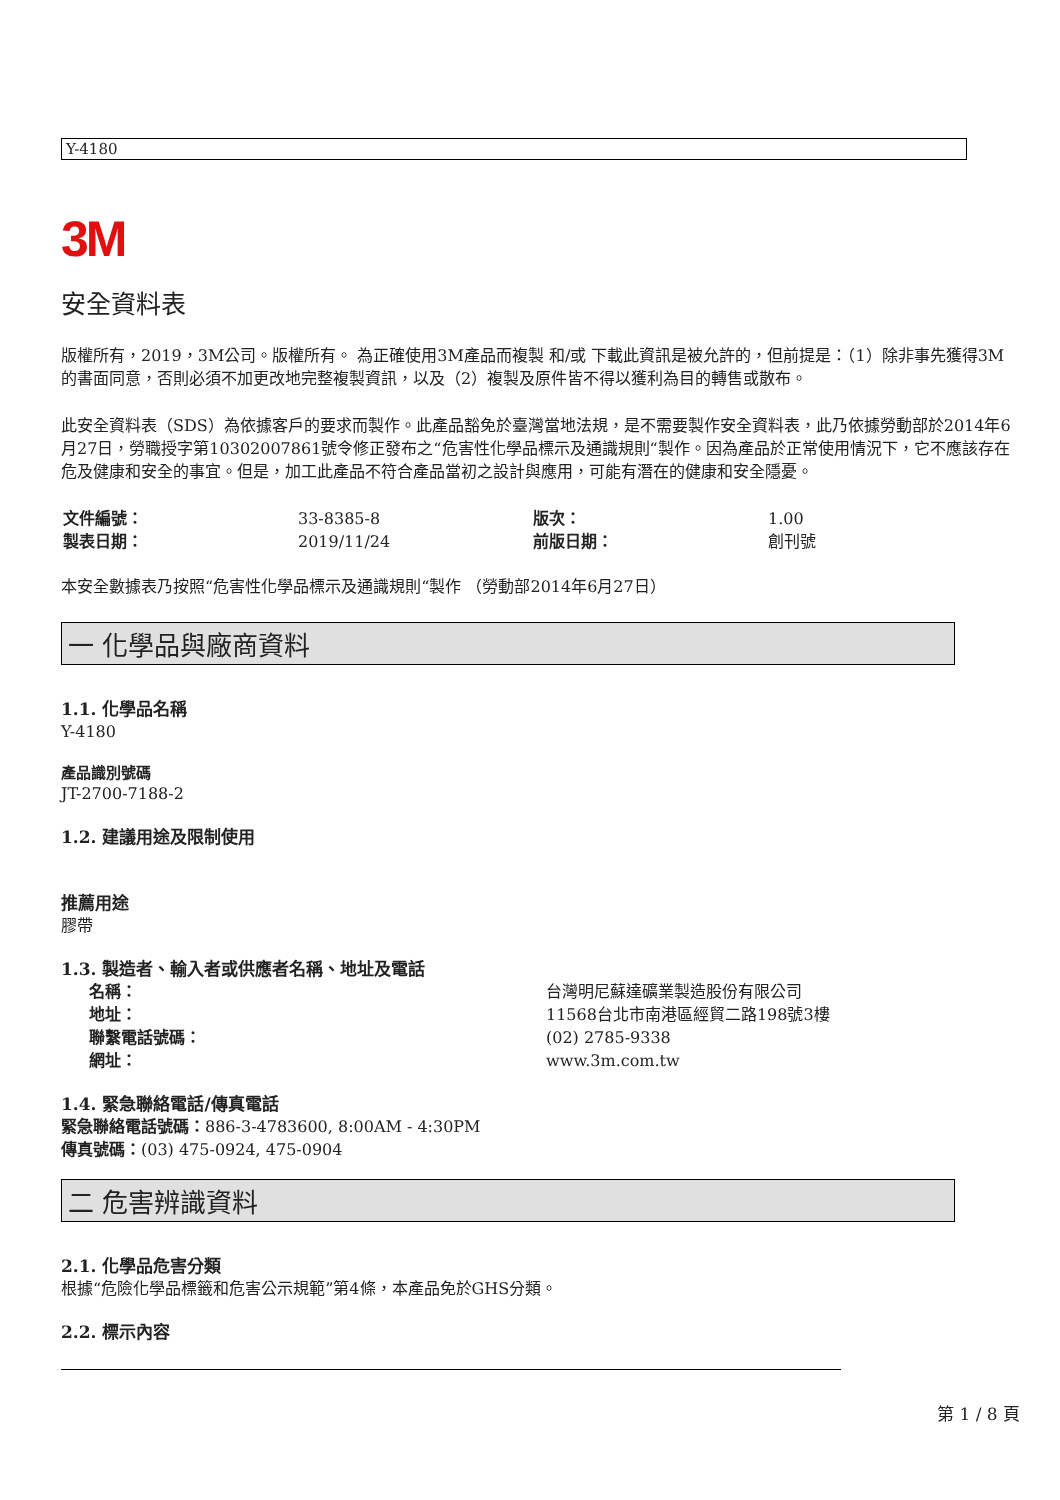Y-4180
3M
安全資料表
版權所有，2019，3M公司。版權所有。 為正確使用3M產品而複製 和/或 下載此資訊是被允許的，但前提是：（1）除非事先獲得3M的書面同意，否則必須不加更改地完整複製資訊，以及（2）複製及原件皆不得以獲利為目的轉售或散布。
此安全資料表（SDS）為依據客戶的要求而製作。此產品豁免於臺灣當地法規，是不需要製作安全資料表，此乃依據勞動部於2014年6月27日，勞職授字第10302007861號令修正發布之“危害性化學品標示及通識規則“製作。因為產品於正常使用情況下，它不應該存在危及健康和安全的事宜。但是，加工此產品不符合產品當初之設計與應用，可能有潛在的健康和安全隱憂。
| 文件編號： | 33-8385-8 | 版次： | 1.00 |
| 製表日期： | 2019/11/24 | 前版日期： | 創刊號 |
本安全數據表乃按照“危害性化學品標示及通識規則“製作 （勞動部2014年6月27日）
一 化學品與廠商資料
1.1. 化學品名稱
Y-4180
產品識別號碼
JT-2700-7188-2
1.2. 建議用途及限制使用
推薦用途
膠帶
1.3. 製造者、輸入者或供應者名稱、地址及電話
| 名稱： | 台灣明尼蘇達礦業製造股份有限公司 |
| 地址： | 11568台北市南港區經貿二路198號3樓 |
| 聯繫電話號碼： | (02) 2785-9338 |
| 網址： | www.3m.com.tw |
1.4. 緊急聯絡電話/傳真電話
緊急聯絡電話號碼：886-3-4783600, 8:00AM - 4:30PM
傳真號碼：(03) 475-0924, 475-0904
二 危害辨識資料
2.1. 化學品危害分類
根據“危險化學品標籤和危害公示規範”第4條，本產品免於GHS分類。
2.2. 標示內容
第 1 / 8 頁